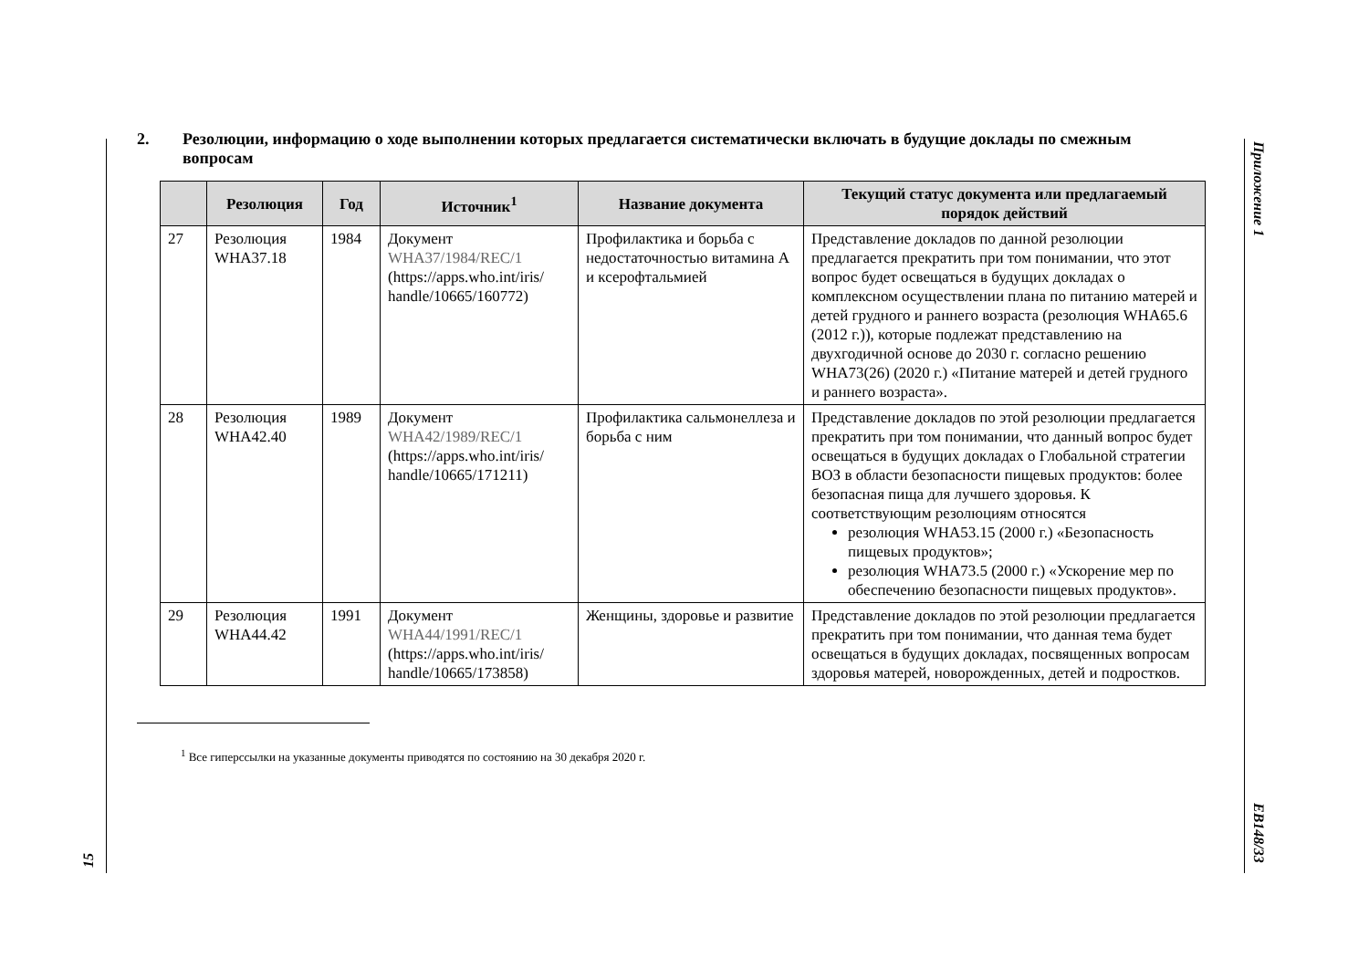Приложение 1
EB148/33
15
2. Резолюции, информацию о ходе выполнении которых предлагается систематически включать в будущие доклады по смежным вопросам
| | Резолюция | Год | Источник<sup>1</sup> | Название документа | Текущий статус документа или предлагаемый порядок действий |
| --- | --- | --- | --- | --- | --- |
| 27 | Резолюция WHA37.18 | 1984 | Документ WHA37/1984/REC/1 (https://apps.who.int/iris/ handle/10665/160772) | Профилактика и борьба с недостаточностью витамина А и ксерофтальмией | Представление докладов по данной резолюции предлагается прекратить при том понимании, что этот вопрос будет освещаться в будущих докладах о комплексном осуществлении плана по питанию матерей и детей грудного и раннего возраста (резолюция WHA65.6 (2012 г.)), которые подлежат представлению на двухгодичной основе до 2030 г. согласно решению WHA73(26) (2020 г.) «Питание матерей и детей грудного и раннего возраста». |
| 28 | Резолюция WHA42.40 | 1989 | Документ WHA42/1989/REC/1 (https://apps.who.int/iris/ handle/10665/171211) | Профилактика сальмонеллеза и борьба с ним | Представление докладов по этой резолюции предлагается прекратить при том понимании, что данный вопрос будет освещаться в будущих докладах о Глобальной стратегии ВОЗ в области безопасности пищевых продуктов: более безопасная пища для лучшего здоровья. К соответствующим резолюциям относятся резолюция WHA53.15 (2000 г.) «Безопасность пищевых продуктов»; резолюция WHA73.5 (2000 г.) «Ускорение мер по обеспечению безопасности пищевых продуктов». |
| 29 | Резолюция WHA44.42 | 1991 | Документ WHA44/1991/REC/1 (https://apps.who.int/iris/ handle/10665/173858) | Женщины, здоровье и развитие | Представление докладов по этой резолюции предлагается прекратить при том понимании, что данная тема будет освещаться в будущих докладах, посвященных вопросам здоровья матерей, новорожденных, детей и подростков. |
<sup>1</sup> Все гиперссылки на указанные документы приводятся по состоянию на 30 декабря 2020 г.